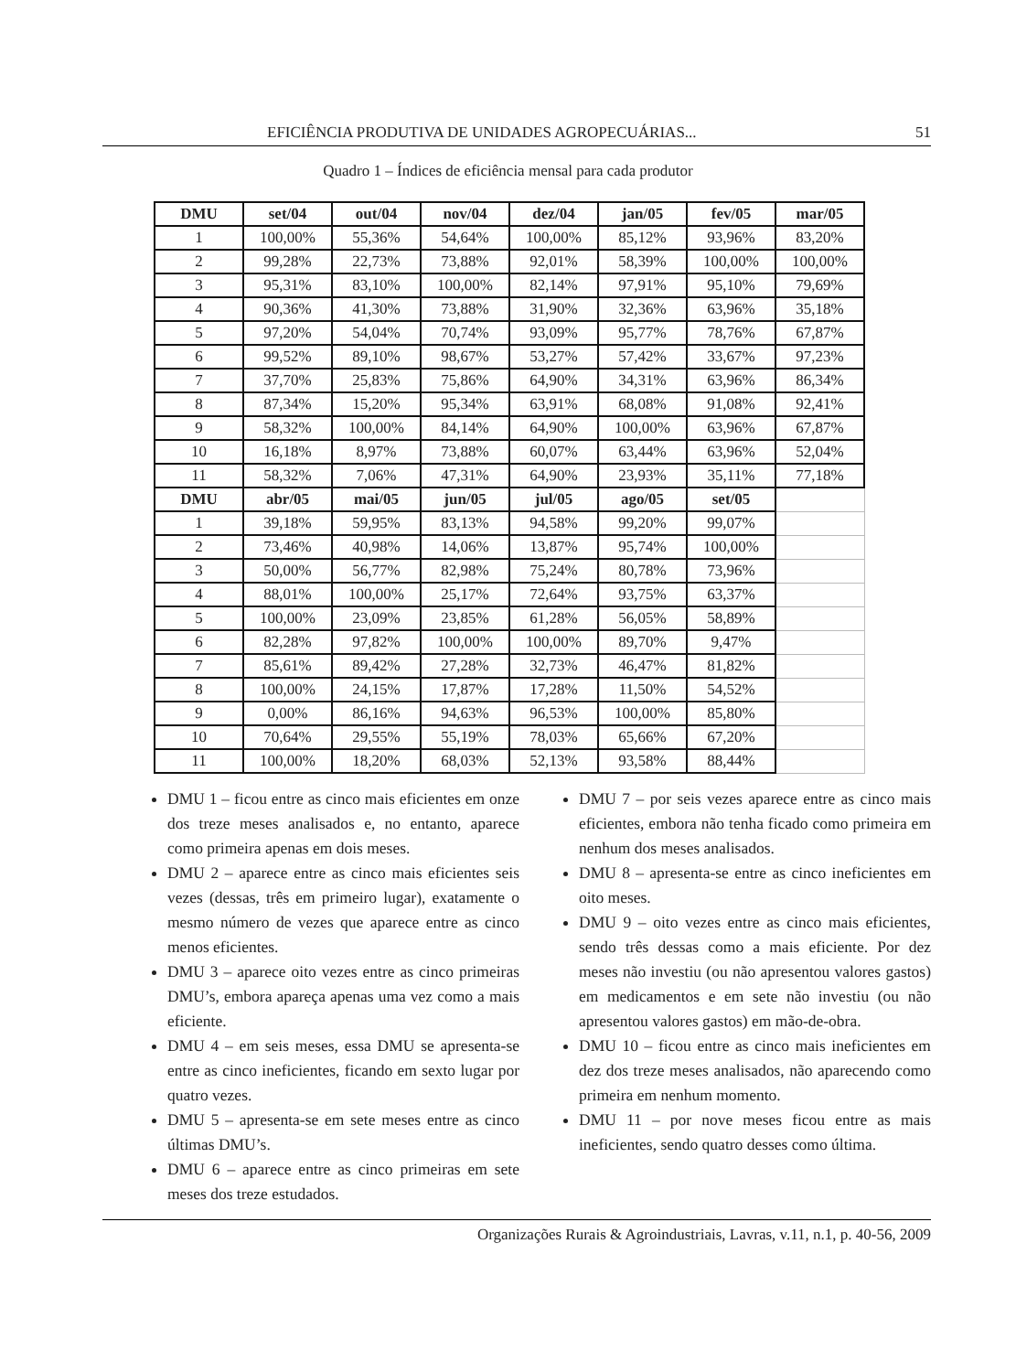EFICIÊNCIA PRODUTIVA DE UNIDADES AGROPECUÁRIAS... 51
Quadro 1 – Índices de eficiência mensal para cada produtor
| DMU | set/04 | out/04 | nov/04 | dez/04 | jan/05 | fev/05 | mar/05 |
| --- | --- | --- | --- | --- | --- | --- | --- |
| 1 | 100,00% | 55,36% | 54,64% | 100,00% | 85,12% | 93,96% | 83,20% |
| 2 | 99,28% | 22,73% | 73,88% | 92,01% | 58,39% | 100,00% | 100,00% |
| 3 | 95,31% | 83,10% | 100,00% | 82,14% | 97,91% | 95,10% | 79,69% |
| 4 | 90,36% | 41,30% | 73,88% | 31,90% | 32,36% | 63,96% | 35,18% |
| 5 | 97,20% | 54,04% | 70,74% | 93,09% | 95,77% | 78,76% | 67,87% |
| 6 | 99,52% | 89,10% | 98,67% | 53,27% | 57,42% | 33,67% | 97,23% |
| 7 | 37,70% | 25,83% | 75,86% | 64,90% | 34,31% | 63,96% | 86,34% |
| 8 | 87,34% | 15,20% | 95,34% | 63,91% | 68,08% | 91,08% | 92,41% |
| 9 | 58,32% | 100,00% | 84,14% | 64,90% | 100,00% | 63,96% | 67,87% |
| 10 | 16,18% | 8,97% | 73,88% | 60,07% | 63,44% | 63,96% | 52,04% |
| 11 | 58,32% | 7,06% | 47,31% | 64,90% | 23,93% | 35,11% | 77,18% |
| DMU | abr/05 | mai/05 | jun/05 | jul/05 | ago/05 | set/05 | |
| 1 | 39,18% | 59,95% | 83,13% | 94,58% | 99,20% | 99,07% | |
| 2 | 73,46% | 40,98% | 14,06% | 13,87% | 95,74% | 100,00% | |
| 3 | 50,00% | 56,77% | 82,98% | 75,24% | 80,78% | 73,96% | |
| 4 | 88,01% | 100,00% | 25,17% | 72,64% | 93,75% | 63,37% | |
| 5 | 100,00% | 23,09% | 23,85% | 61,28% | 56,05% | 58,89% | |
| 6 | 82,28% | 97,82% | 100,00% | 100,00% | 89,70% | 9,47% | |
| 7 | 85,61% | 89,42% | 27,28% | 32,73% | 46,47% | 81,82% | |
| 8 | 100,00% | 24,15% | 17,87% | 17,28% | 11,50% | 54,52% | |
| 9 | 0,00% | 86,16% | 94,63% | 96,53% | 100,00% | 85,80% | |
| 10 | 70,64% | 29,55% | 55,19% | 78,03% | 65,66% | 67,20% | |
| 11 | 100,00% | 18,20% | 68,03% | 52,13% | 93,58% | 88,44% | |
DMU 1 – ficou entre as cinco mais eficientes em onze dos treze meses analisados e, no entanto, aparece como primeira apenas em dois meses.
DMU 2 – aparece entre as cinco mais eficientes seis vezes (dessas, três em primeiro lugar), exatamente o mesmo número de vezes que aparece entre as cinco menos eficientes.
DMU 3 – aparece oito vezes entre as cinco primeiras DMU’s, embora apareça apenas uma vez como a mais eficiente.
DMU 4 – em seis meses, essa DMU se apresenta-se entre as cinco ineficientes, ficando em sexto lugar por quatro vezes.
DMU 5 – apresenta-se em sete meses entre as cinco últimas DMU’s.
DMU 6 – aparece entre as cinco primeiras em sete meses dos treze estudados.
DMU 7 – por seis vezes aparece entre as cinco mais eficientes, embora não tenha ficado como primeira em nenhum dos meses analisados.
DMU 8 – apresenta-se entre as cinco ineficientes em oito meses.
DMU 9 – oito vezes entre as cinco mais eficientes, sendo três dessas como a mais eficiente. Por dez meses não investiu (ou não apresentou valores gastos) em medicamentos e em sete não investiu (ou não apresentou valores gastos) em mão-de-obra.
DMU 10 – ficou entre as cinco mais ineficientes em dez dos treze meses analisados, não aparecendo como primeira em nenhum momento.
DMU 11 – por nove meses ficou entre as mais ineficientes, sendo quatro desses como última.
Organizações Rurais & Agroindustriais, Lavras, v.11, n.1, p. 40-56, 2009